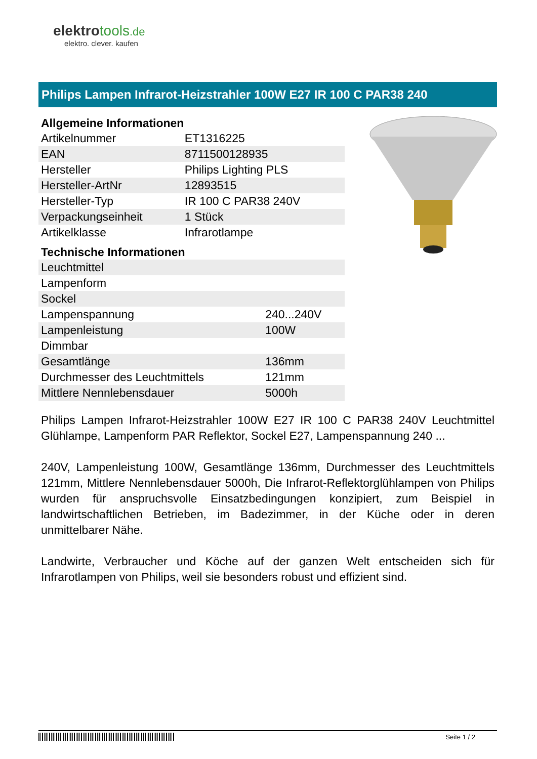elektrotools.de
elektro. clever. kaufen
Philips Lampen Infrarot-Heizstrahler 100W E27 IR 100 C PAR38 240
Allgemeine Informationen
| Artikelnummer | ET1316225 |
| EAN | 8711500128935 |
| Hersteller | Philips Lighting PLS |
| Hersteller-ArtNr | 12893515 |
| Hersteller-Typ | IR 100 C PAR38 240V |
| Verpackungseinheit | 1 Stück |
| Artikelklasse | Infrarotlampe |
Technische Informationen
| Leuchtmittel | |
| Lampenform | |
| Sockel | |
| Lampenspannung | 240...240V |
| Lampenleistung | 100W |
| Dimmbar | |
| Gesamtlänge | 136mm |
| Durchmesser des Leuchtmittels | 121mm |
| Mittlere Nennlebensdauer | 5000h |
Philips Lampen Infrarot-Heizstrahler 100W E27 IR 100 C PAR38 240V Leuchtmittel Glühlampe, Lampenform PAR Reflektor, Sockel E27, Lampenspannung 240 ...
240V, Lampenleistung 100W, Gesamtlänge 136mm, Durchmesser des Leuchtmittels 121mm, Mittlere Nennlebensdauer 5000h, Die Infrarot-Reflektorglühlampen von Philips wurden für anspruchsvolle Einsatzbedingungen konzipiert, zum Beispiel in landwirtschaftlichen Betrieben, im Badezimmer, in der Küche oder in deren unmittelbarer Nähe.
Landwirte, Verbraucher und Köche auf der ganzen Welt entscheiden sich für Infrarotlampen von Philips, weil sie besonders robust und effizient sind.
Seite 1 / 2